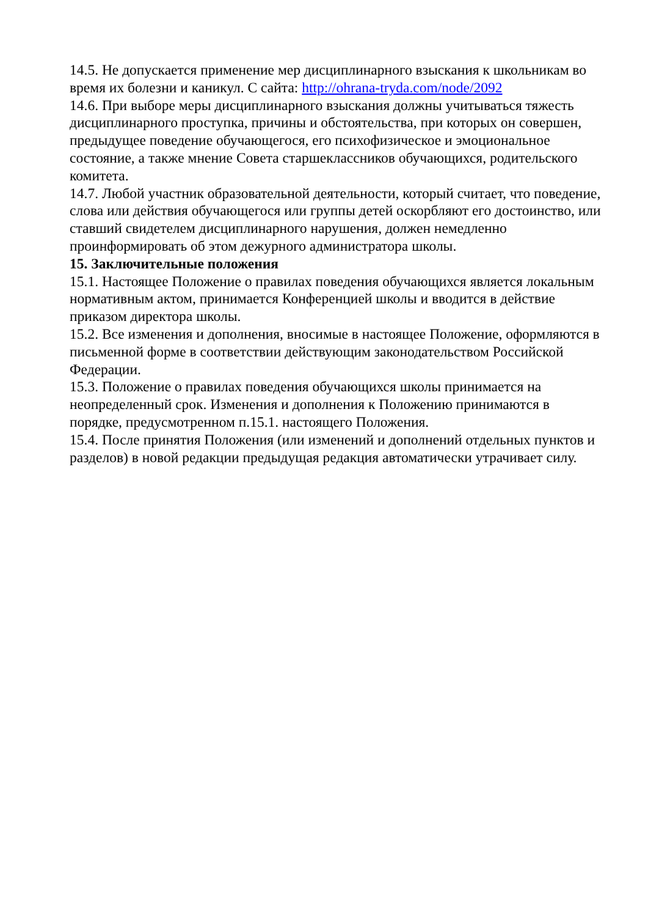14.5. Не допускается применение мер дисциплинарного взыскания к школьникам во время их болезни и каникул. С сайта: http://ohrana-tryda.com/node/2092
14.6. При выборе меры дисциплинарного взыскания должны учитываться тяжесть дисциплинарного проступка, причины и обстоятельства, при которых он совершен, предыдущее поведение обучающегося, его психофизическое и эмоциональное состояние, а также мнение Совета старшеклассников обучающихся, родительского комитета.
14.7. Любой участник образовательной деятельности, который считает, что поведение, слова или действия обучающегося или группы детей оскорбляют его достоинство, или ставший свидетелем дисциплинарного нарушения, должен немедленно проинформировать об этом дежурного администратора школы.
15. Заключительные положения
15.1. Настоящее Положение о правилах поведения обучающихся является локальным нормативным актом, принимается Конференцией школы и вводится в действие приказом директора школы.
15.2. Все изменения и дополнения, вносимые в настоящее Положение, оформляются в письменной форме в соответствии действующим законодательством Российской Федерации.
15.3. Положение о правилах поведения обучающихся школы принимается на неопределенный срок. Изменения и дополнения к Положению принимаются в порядке, предусмотренном п.15.1. настоящего Положения.
15.4. После принятия Положения (или изменений и дополнений отдельных пунктов и разделов) в новой редакции предыдущая редакция автоматически утрачивает силу.